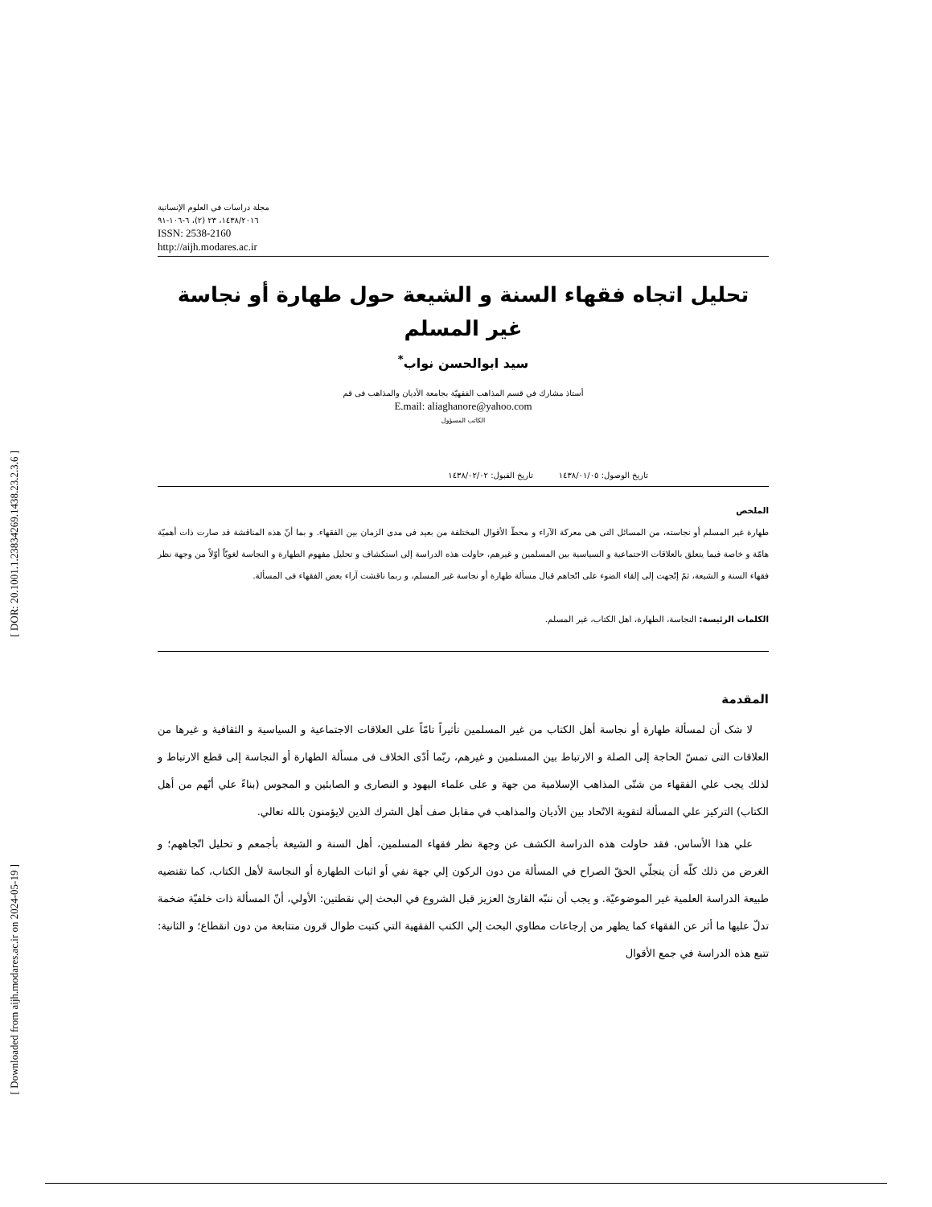[ DOR: 20.1001.1.23834269.1438.23.2.3.6 ]
[ Downloaded from aijh.modares.ac.ir on 2024-05-19 ]
مجلة دراسات في العلوم الإنسانية
١٤٣٨/٢٠١٦، ٢٣ (٢)، ٦-١٠٦-٩١
ISSN: 2538-2160
http://aijh.modares.ac.ir
تحليل اتجاه فقهاء السنة و الشيعة حول طهارة أو نجاسة
غير المسلم
سيد ابوالحسن نواب<sup>*</sup>
أستاذ مشارك في قسم المذاهب الفقهيّة بجامعة الأديان والمذاهب فى قم
E.mail: aliaghanore@yahoo.com
الكاتب المسؤول
تاريخ الوصول: ١٤٣٨/٠١/٠٥ تاريخ القبول: ١٤٣٨/٠٢/٠٢
الملخص
طهارة غير المسلم أو نجاسته، من المسائل التى هى معركة الآراء و محطّ الأقوال المختلفة من بعيد فى مدى الزمان بين الفقهاء. و بما أنّ هذه المناقشة قد صارت ذات أهميّة هامّة و خاصة فيما يتعلق بالعلاقات الاجتماعية و السياسية بين المسلمين و غيرهم، حاولت هذه الدراسة إلى استكشاف و تحليل مفهوم الطهارة و النجاسة لغويّاً أوّلاً من وجهة نظر فقهاء السنة و الشيعة، ثمّ إتّجهت إلى إلقاء الضوء على اتّجاهم قبال مسألة طهارة أو نجاسة غير المسلم، و ربما ناقشت آراء بعض الفقهاء فى المسألة.
الكلمات الرئيسة: النجاسة، الطهارة، اهل الكتاب، غير المسلم.
المقدمة
لا شک أن لمسألة طهارة أو نجاسة أهل الكتاب من غير المسلمين تأثيراً تامّاً على العلاقات الاجتماعية و السياسية و الثقافية و غيرها من العلاقات التى تمسّ الحاجة إلى الصلة و الارتباط بين المسلمين و غيرهم، ربّما أدّى الخلاف فى مسألة الطهارة أو النجاسة إلى قطع الارتباط و لذلك يجب علي الفقهاء من شتّى المذاهب الإسلامية من جهة و على علماء اليهود و النصارى و الصابئين و المجوس (بناءً علي أنّهم من أهل الكتاب) التركيز علي المسألة لتقوية الاتّحاد بين الأديان والمذاهب في مقابل صف أهل الشرك الذين لايؤمنون بالله تعالي.
علي هذا الأساس، فقد حاولت هذه الدراسة الكشف عن وجهة نظر فقهاء المسلمين، أهل السنة و الشيعة بأجمعم و تحليل اتّجاههم؛ و الغرض من ذلك كلّه أن يتجلّي الحقّ الصراح في المسألة من دون الركون إلي جهة نفي أو اثبات الطهارة أو النجاسة لأهل الكتاب، كما تقتضيه طبيعة الدراسة العلمية غير الموضوعيّة. و يجب أن ننبّه القارئ العزيز قبل الشروع في البحث إلي نقطتين: الأولي، أنّ المسألة ذات خلفيّة ضخمة تدلّ عليها ما أثر عن الفقهاء كما يظهر من إرجاعات مطاوي البحث إلي الكتب الفقهية التي كتبت طوال قرون متتابعة من دون انقطاع؛ و الثانية: تتبع هذه الدراسة في جمع الأقوال